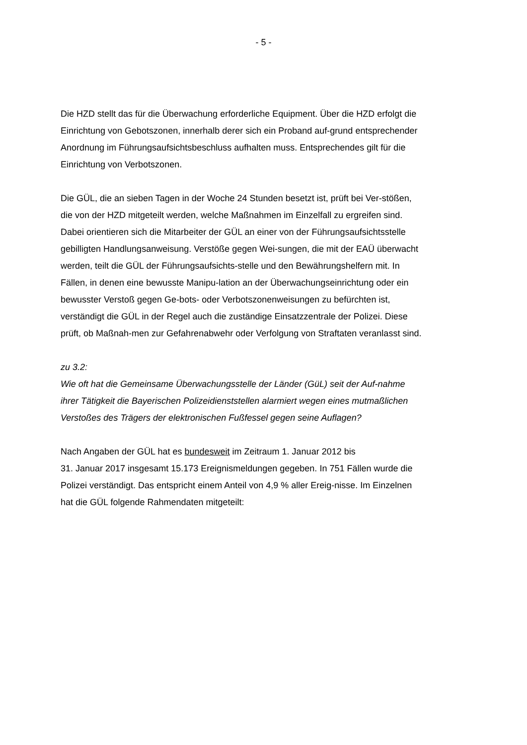- 5 -
Die HZD stellt das für die Überwachung erforderliche Equipment. Über die HZD erfolgt die Einrichtung von Gebotszonen, innerhalb derer sich ein Proband auf-grund entsprechender Anordnung im Führungsaufsichtsbeschluss aufhalten muss. Entsprechendes gilt für die Einrichtung von Verbotszonen.
Die GÜL, die an sieben Tagen in der Woche 24 Stunden besetzt ist, prüft bei Ver-stößen, die von der HZD mitgeteilt werden, welche Maßnahmen im Einzelfall zu ergreifen sind. Dabei orientieren sich die Mitarbeiter der GÜL an einer von der Führungsaufsichtsstelle gebilligten Handlungsanweisung. Verstöße gegen Wei-sungen, die mit der EAÜ überwacht werden, teilt die GÜL der Führungsaufsichts-stelle und den Bewährungshelfern mit. In Fällen, in denen eine bewusste Manipu-lation an der Überwachungseinrichtung oder ein bewusster Verstoß gegen Ge-bots- oder Verbotszonenweisungen zu befürchten ist, verständigt die GÜL in der Regel auch die zuständige Einsatzzentrale der Polizei. Diese prüft, ob Maßnah-men zur Gefahrenabwehr oder Verfolgung von Straftaten veranlasst sind.
zu 3.2:
Wie oft hat die Gemeinsame Überwachungsstelle der Länder (GüL) seit der Auf-nahme ihrer Tätigkeit die Bayerischen Polizeidienststellen alarmiert wegen eines mutmaßlichen Verstoßes des Trägers der elektronischen Fußfessel gegen seine Auflagen?
Nach Angaben der GÜL hat es bundesweit im Zeitraum 1. Januar 2012 bis
31. Januar 2017 insgesamt 15.173 Ereignismeldungen gegeben. In 751 Fällen wurde die Polizei verständigt. Das entspricht einem Anteil von 4,9 % aller Ereig-nisse. Im Einzelnen hat die GÜL folgende Rahmendaten mitgeteilt: